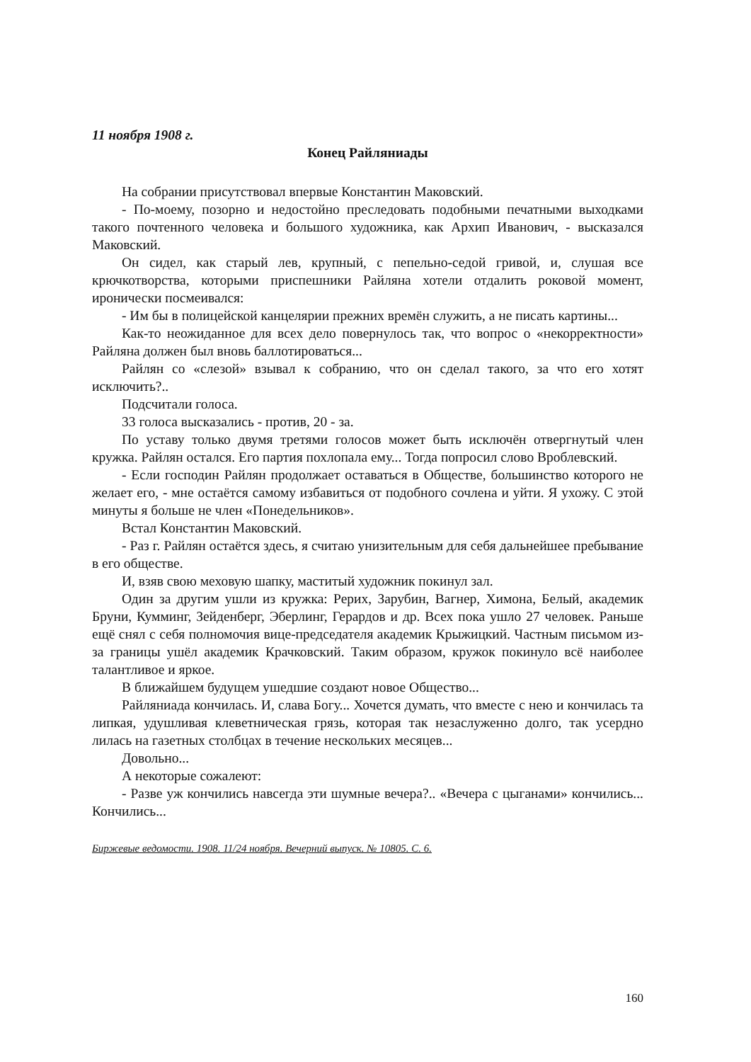11 ноября 1908 г.
Конец Райляниады
На собрании присутствовал впервые Константин Маковский.
- По-моему, позорно и недостойно преследовать подобными печатными выходками такого почтенного человека и большого художника, как Архип Иванович, - высказался Маковский.
Он сидел, как старый лев, крупный, с пепельно-седой гривой, и, слушая все крючкотворства, которыми приспешники Райляна хотели отдалить роковой момент, иронически посмеивался:
- Им бы в полицейской канцелярии прежних времён служить, а не писать картины...
Как-то неожиданное для всех дело повернулось так, что вопрос о «некорректности» Райляна должен был вновь баллотироваться...
Райлян со «слезой» взывал к собранию, что он сделал такого, за что его хотят исключить?..
Подсчитали голоса.
33 голоса высказались - против, 20 - за.
По уставу только двумя третями голосов может быть исключён отвергнутый член кружка. Райлян остался. Его партия похлопала ему... Тогда попросил слово Вроблевский.
- Если господин Райлян продолжает оставаться в Обществе, большинство которого не желает его, - мне остаётся самому избавиться от подобного сочлена и уйти. Я ухожу. С этой минуты я больше не член «Понедельников».
Встал Константин Маковский.
- Раз г. Райлян остаётся здесь, я считаю унизительным для себя дальнейшее пребывание в его обществе.
И, взяв свою меховую шапку, маститый художник покинул зал.
Один за другим ушли из кружка: Рерих, Зарубин, Вагнер, Химона, Белый, академик Бруни, Кумминг, Зейденберг, Эберлинг, Герардов и др. Всех пока ушло 27 человек. Раньше ещё снял с себя полномочия вице-председателя академик Крыжицкий. Частным письмом из-за границы ушёл академик Крачковский. Таким образом, кружок покинуло всё наиболее талантливое и яркое.
В ближайшем будущем ушедшие создают новое Общество...
Райляниада кончилась. И, слава Богу... Хочется думать, что вместе с нею и кончилась та липкая, удушливая клеветническая грязь, которая так незаслуженно долго, так усердно лилась на газетных столбцах в течение нескольких месяцев...
Довольно...
А некоторые сожалеют:
- Разве уж кончились навсегда эти шумные вечера?.. «Вечера с цыганами» кончились... Кончились...
Биржевые ведомости. 1908. 11/24 ноября. Вечерний выпуск. № 10805. С. 6.
160